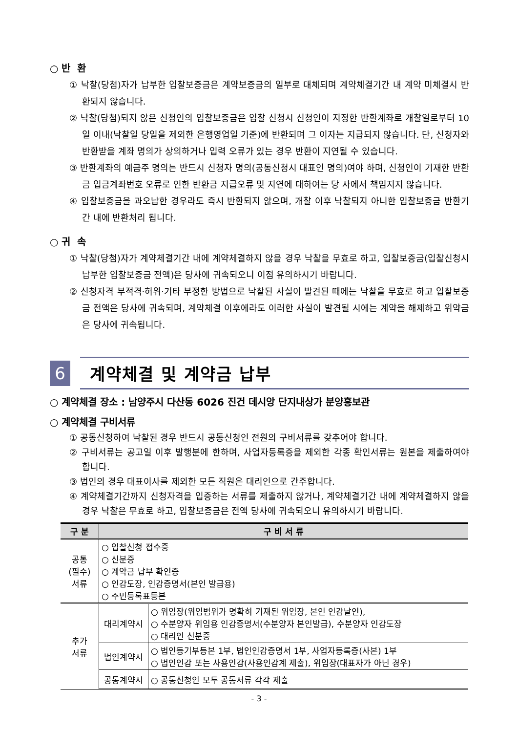○ 반 환
① 낙찰(당첨)자가 납부한 입찰보증금은 계약보증금의 일부로 대체되며 계약체결기간 내 계약 미체결시 반환되지 않습니다.
② 낙찰(당첨)되지 않은 신청인의 입찰보증금은 입찰 신청시 신청인이 지정한 반환계좌로 개찰일로부터 10일 이내(낙찰일 당일을 제외한 은행영업일 기준)에 반환되며 그 이자는 지급되지 않습니다. 단, 신청자와 반환받을 계좌 명의가 상의하거나 입력 오류가 있는 경우 반환이 지연될 수 있습니다.
③ 반환계좌의 예금주 명의는 반드시 신청자 명의(공동신청시 대표인 명의)여야 하며, 신청인이 기재한 반환금 입금계좌번호 오류로 인한 반환금 지급오류 및 지연에 대하여는 당 사에서 책임지지 않습니다.
④ 입찰보증금을 과오납한 경우라도 즉시 반환되지 않으며, 개찰 이후 낙찰되지 아니한 입찰보증금 반환기간 내에 반환처리 됩니다.
○ 귀 속
① 낙찰(당첨)자가 계약체결기간 내에 계약체결하지 않을 경우 낙찰을 무효로 하고, 입찰보증금(입찰신청시 납부한 입찰보증금 전액)은 당사에 귀속되오니 이점 유의하시기 바랍니다.
② 신청자격 부적격·허위·기타 부정한 방법으로 낙찰된 사실이 발견된 때에는 낙찰을 무효로 하고 입찰보증금 전액은 당사에 귀속되며, 계약체결 이후에라도 이러한 사실이 발견될 시에는 계약을 해제하고 위약금은 당사에 귀속됩니다.
6
계약체결 및 계약금 납부
○ 계약체결 장소 : 남양주시 다산동 6026 진건 데시앙 단지내상가 분양홍보관
○ 계약체결 구비서류
① 공동신청하여 낙찰된 경우 반드시 공동신청인 전원의 구비서류를 갖추어야 합니다.
② 구비서류는 공고일 이후 발행분에 한하며, 사업자등록증을 제외한 각종 확인서류는 원본을 제출하여야 합니다.
③ 법인의 경우 대표이사를 제외한 모든 직원은 대리인으로 간주합니다.
④ 계약체결기간까지 신청자격을 입증하는 서류를 제출하지 않거나, 계약체결기간 내에 계약체결하지 않을 경우 낙찰은 무효로 하고, 입찰보증금은 전액 당사에 귀속되오니 유의하시기 바랍니다.
| 구 분 | 구 비 서 류 | |
| --- | --- | --- |
| 공통 (필수) 서류 | ○ 입찰신청 접수증 ○ 신분증 ○ 계약금 납부 확인증 ○ 인감도장, 인감증명서(본인 발급용) ○ 주민등록표등본 | |
| 추가 서류 | 대리계약시 | ○ 위임장(위임범위가 명확히 기재된 위임장, 본인 인감날인), ○ 수분양자 위임용 인감증명서(수분양자 본인발급), 수분양자 인감도장 ○ 대리인 신분증 |
| | 법인계약시 | ○ 법인등기부등본 1부, 법인인감증명서 1부, 사업자등록증(사본) 1부 ○ 법인인감 또는 사용인감(사용인감계 제출), 위임장(대표자가 아닌 경우) |
| | 공동계약시 | ○ 공동신청인 모두 공통서류 각각 제출 |
- 3 -